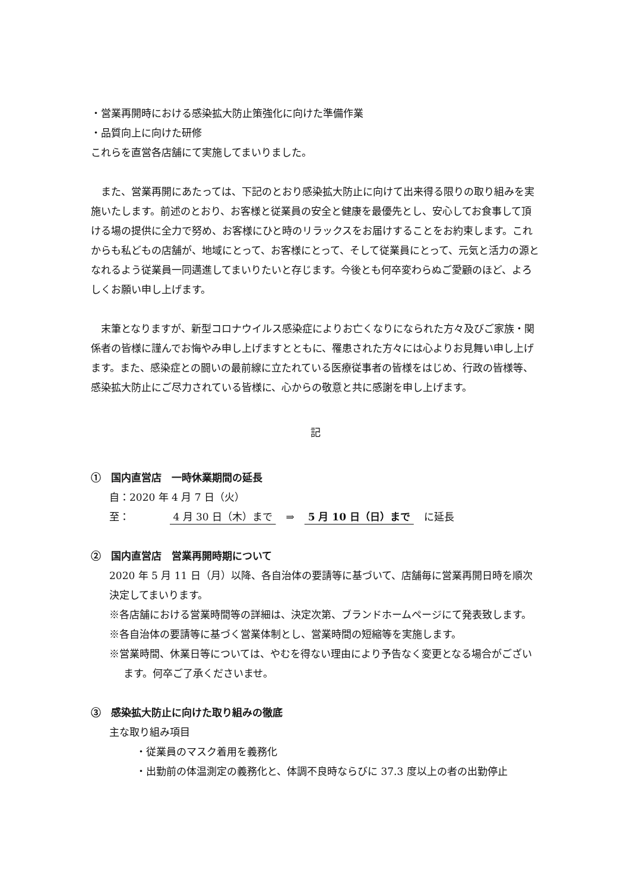・営業再開時における感染拡大防止策強化に向けた準備作業
・品質向上に向けた研修
これらを直営各店舗にて実施してまいりました。
　また、営業再開にあたっては、下記のとおり感染拡大防止に向けて出来得る限りの取り組みを実施いたします。前述のとおり、お客様と従業員の安全と健康を最優先とし、安心してお食事して頂ける場の提供に全力で努め、お客様にひと時のリラックスをお届けすることをお約束します。これからも私どもの店舗が、地域にとって、お客様にとって、そして従業員にとって、元気と活力の源となれるよう従業員一同邁進してまいりたいと存じます。今後とも何卒変わらぬご愛顧のほど、よろしくお願い申し上げます。
　末筆となりますが、新型コロナウイルス感染症によりお亡くなりになられた方々及びご家族・関係者の皆様に謹んでお悔やみ申し上げますとともに、罹患された方々には心よりお見舞い申し上げます。また、感染症との闘いの最前線に立たれている医療従事者の皆様をはじめ、行政の皆様等、感染拡大防止にご尽力されている皆様に、心からの敬意と共に感謝を申し上げます。
記
①　国内直営店　一時休業期間の延長
自：2020 年 4 月 7 日（火）
至：　　　　 4 月 30 日（木）まで 　⇒　 5 月 10 日（日）まで 　に延長
②　国内直営店　営業再開時期について
2020 年 5 月 11 日（月）以降、各自治体の要請等に基づいて、店舗毎に営業再開日時を順次決定してまいります。
※各店舗における営業時間等の詳細は、決定次第、ブランドホームページにて発表致します。
※各自治体の要請等に基づく営業体制とし、営業時間の短縮等を実施します。
※営業時間、休業日等については、やむを得ない理由により予告なく変更となる場合がございます。何卒ご了承くださいませ。
③　感染拡大防止に向けた取り組みの徹底
主な取り組み項目
・従業員のマスク着用を義務化
・出勤前の体温測定の義務化と、体調不良時ならびに 37.3 度以上の者の出勤停止